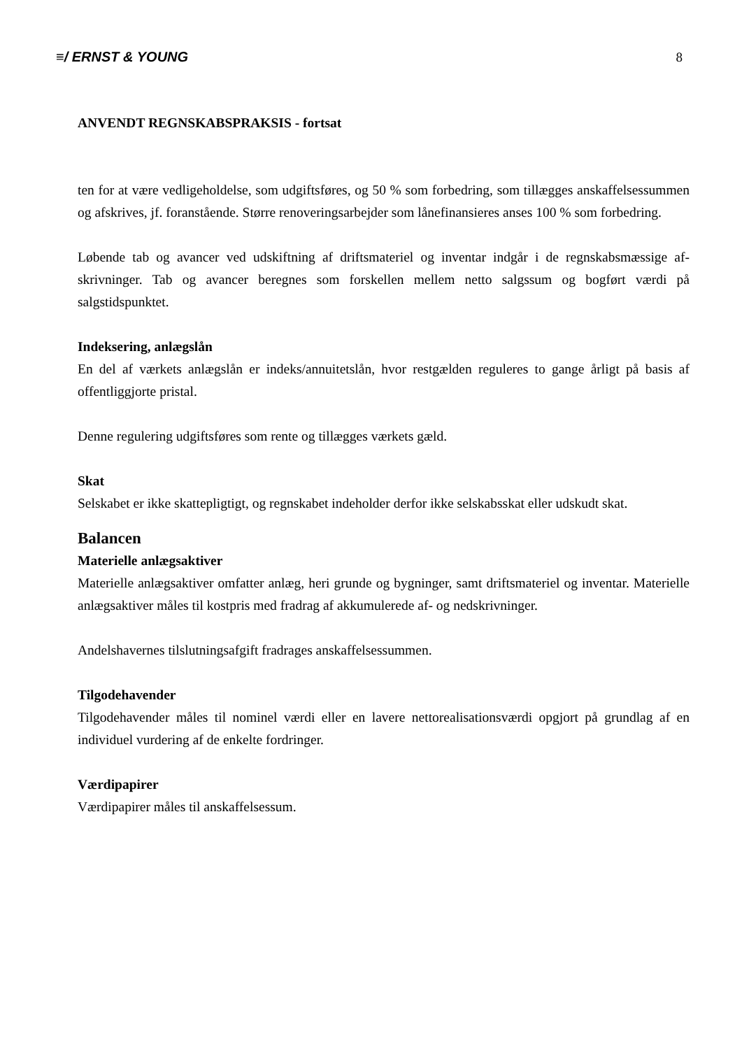≡/ ERNST & YOUNG 8
ANVENDT REGNSKABSPRAKSIS - fortsat
ten for at være vedligeholdelse, som udgiftsføres, og 50 % som forbedring, som tillægges anskaffelses­summen og afskrives, jf. foranstående. Større renoveringsarbejder som lånefinansieres anses 100 % som forbedring.
Løbende tab og avancer ved udskiftning af driftsmateriel og inventar indgår i de regnskabsmæssige af­skrivninger. Tab og avancer beregnes som forskellen mellem netto salgssum og bogført værdi på salgstidspunktet.
Indeksering, anlægslån
En del af værkets anlægslån er indeks/annuitetslån, hvor restgælden reguleres to gange årligt på basis af offentliggjorte pristal.
Denne regulering udgiftsføres som rente og tillægges værkets gæld.
Skat
Selskabet er ikke skattepligtigt, og regnskabet indeholder derfor ikke selskabsskat eller udskudt skat.
Balancen
Materielle anlægsaktiver
Materielle anlægsaktiver omfatter anlæg, heri grunde og bygninger, samt driftsmateriel og inventar. Materielle anlægsaktiver måles til kostpris med fradrag af akkumulerede af- og nedskrivninger.
Andelshavernes tilslutningsafgift fradrages anskaffelsessummen.
Tilgodehavender
Tilgodehavender måles til nominel værdi eller en lavere nettorealisationsværdi opgjort på grundlag af en individuel vurdering af de enkelte fordringer.
Værdipapirer
Værdipapirer måles til anskaffelsessum.